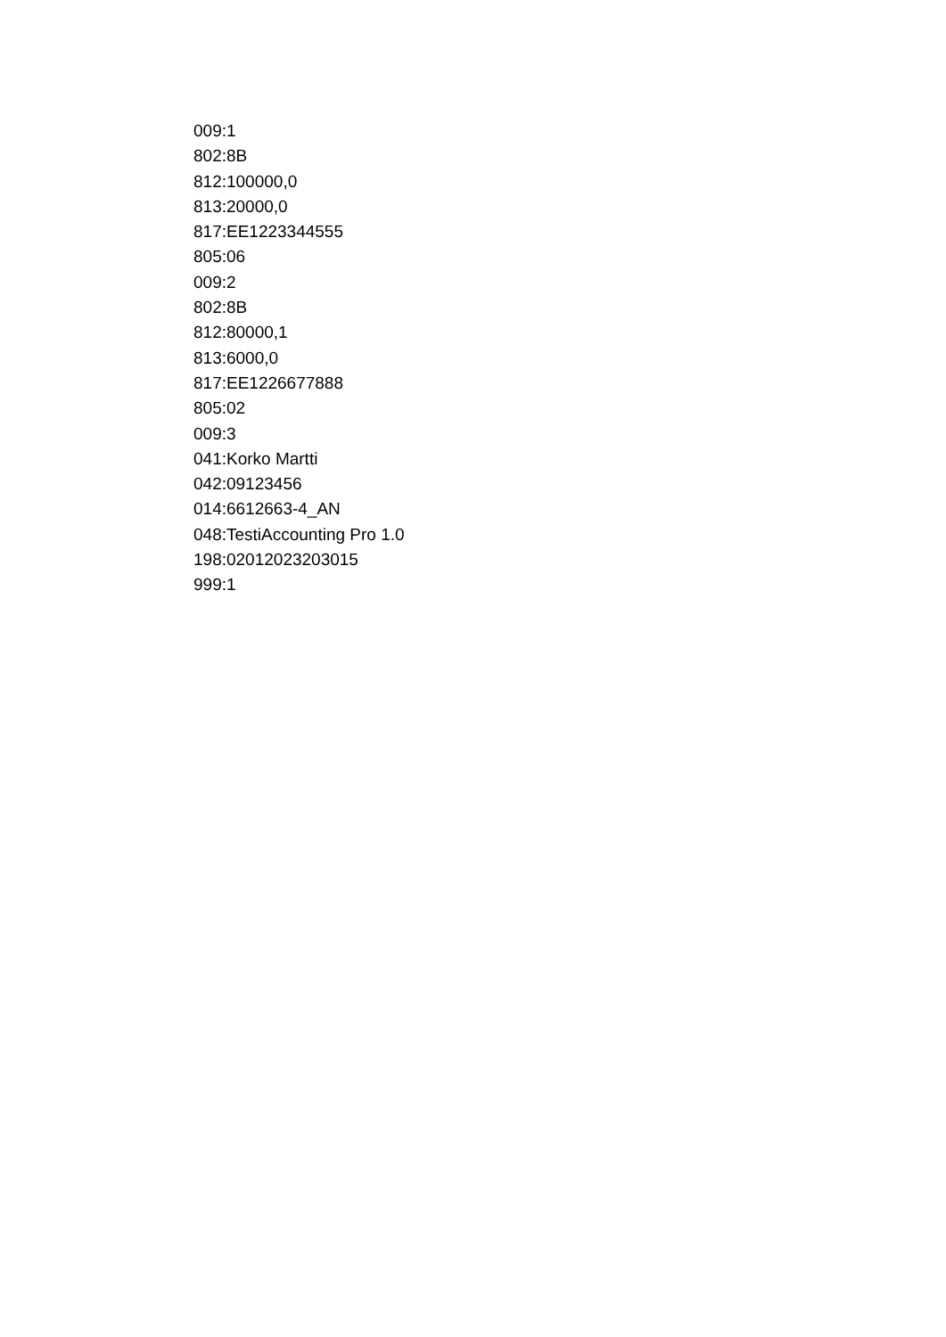009:1
802:8B
812:100000,0
813:20000,0
817:EE1223344555
805:06
009:2
802:8B
812:80000,1
813:6000,0
817:EE1226677888
805:02
009:3
041:Korko Martti
042:09123456
014:6612663-4_AN
048:TestiAccounting Pro 1.0
198:02012023203015
999:1